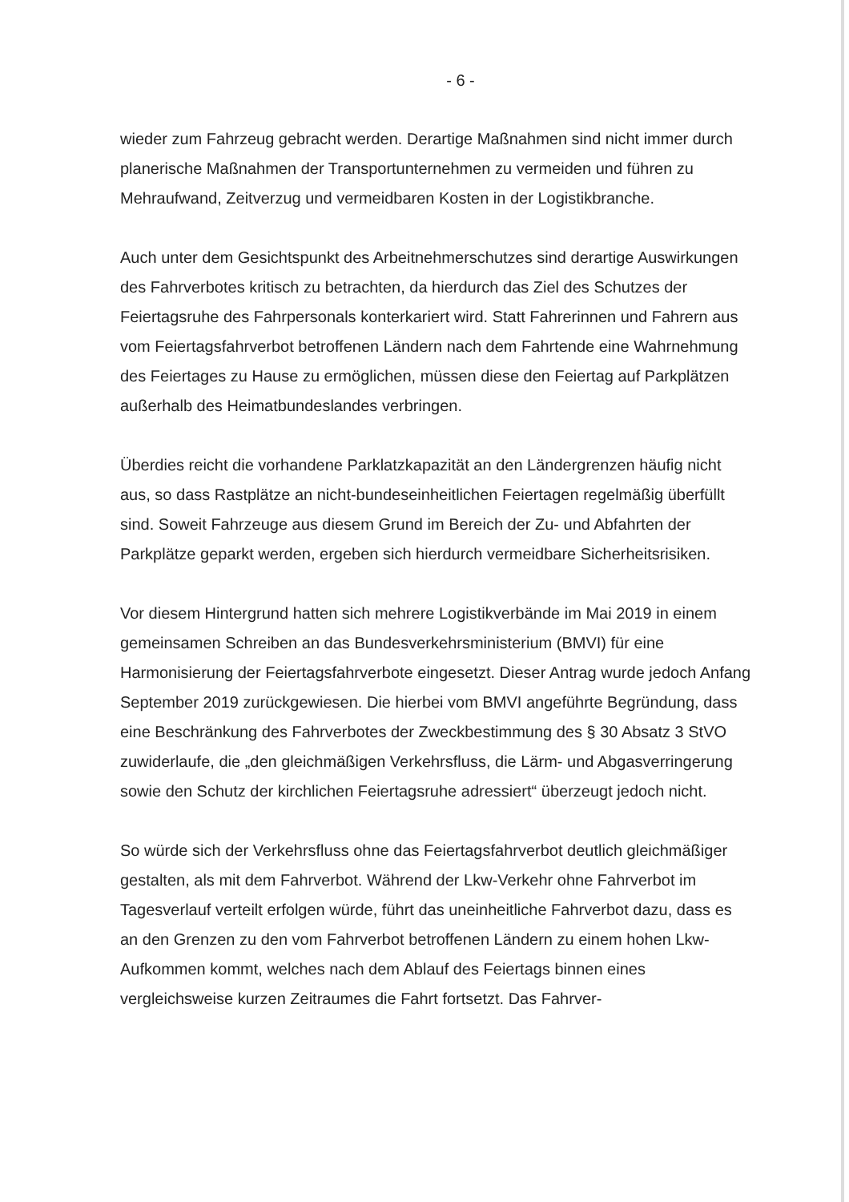- 6 -
wieder zum Fahrzeug gebracht werden. Derartige Maßnahmen sind nicht immer durch planerische Maßnahmen der Transportunternehmen zu vermeiden und führen zu Mehraufwand, Zeitverzug und vermeidbaren Kosten in der Logistikbranche.
Auch unter dem Gesichtspunkt des Arbeitnehmerschutzes sind derartige Auswirkungen des Fahrverbotes kritisch zu betrachten, da hierdurch das Ziel des Schutzes der Feiertagsruhe des Fahrpersonals konterkariert wird. Statt Fahrerinnen und Fahrern aus vom Feiertagsfahrverbot betroffenen Ländern nach dem Fahrtende eine Wahrnehmung des Feiertages zu Hause zu ermöglichen, müssen diese den Feiertag auf Parkplätzen außerhalb des Heimatbundeslandes verbringen.
Überdies reicht die vorhandene Parklatzkapazität an den Ländergrenzen häufig nicht aus, so dass Rastplätze an nicht-bundeseinheitlichen Feiertagen regelmäßig überfüllt sind. Soweit Fahrzeuge aus diesem Grund im Bereich der Zu- und Abfahrten der Parkplätze geparkt werden, ergeben sich hierdurch vermeidbare Sicherheitsrisiken.
Vor diesem Hintergrund hatten sich mehrere Logistikverbände im Mai 2019 in einem gemeinsamen Schreiben an das Bundesverkehrsministerium (BMVI) für eine Harmonisierung der Feiertagsfahrverbote eingesetzt. Dieser Antrag wurde jedoch Anfang September 2019 zurückgewiesen. Die hierbei vom BMVI angeführte Begründung, dass eine Beschränkung des Fahrverbotes der Zweckbestimmung des § 30 Absatz 3 StVO zuwiderlaufe, die „den gleichmäßigen Verkehrsfluss, die Lärm- und Abgasverringerung sowie den Schutz der kirchlichen Feiertagsruhe adressiert“ überzeugt jedoch nicht.
So würde sich der Verkehrsfluss ohne das Feiertagsfahrverbot deutlich gleichmäßiger gestalten, als mit dem Fahrverbot. Während der Lkw-Verkehr ohne Fahrverbot im Tagesverlauf verteilt erfolgen würde, führt das uneinheitliche Fahrverbot dazu, dass es an den Grenzen zu den vom Fahrverbot betroffenen Ländern zu einem hohen Lkw-Aufkommen kommt, welches nach dem Ablauf des Feiertags binnen eines vergleichsweise kurzen Zeitraumes die Fahrt fortsetzt. Das Fahrver-